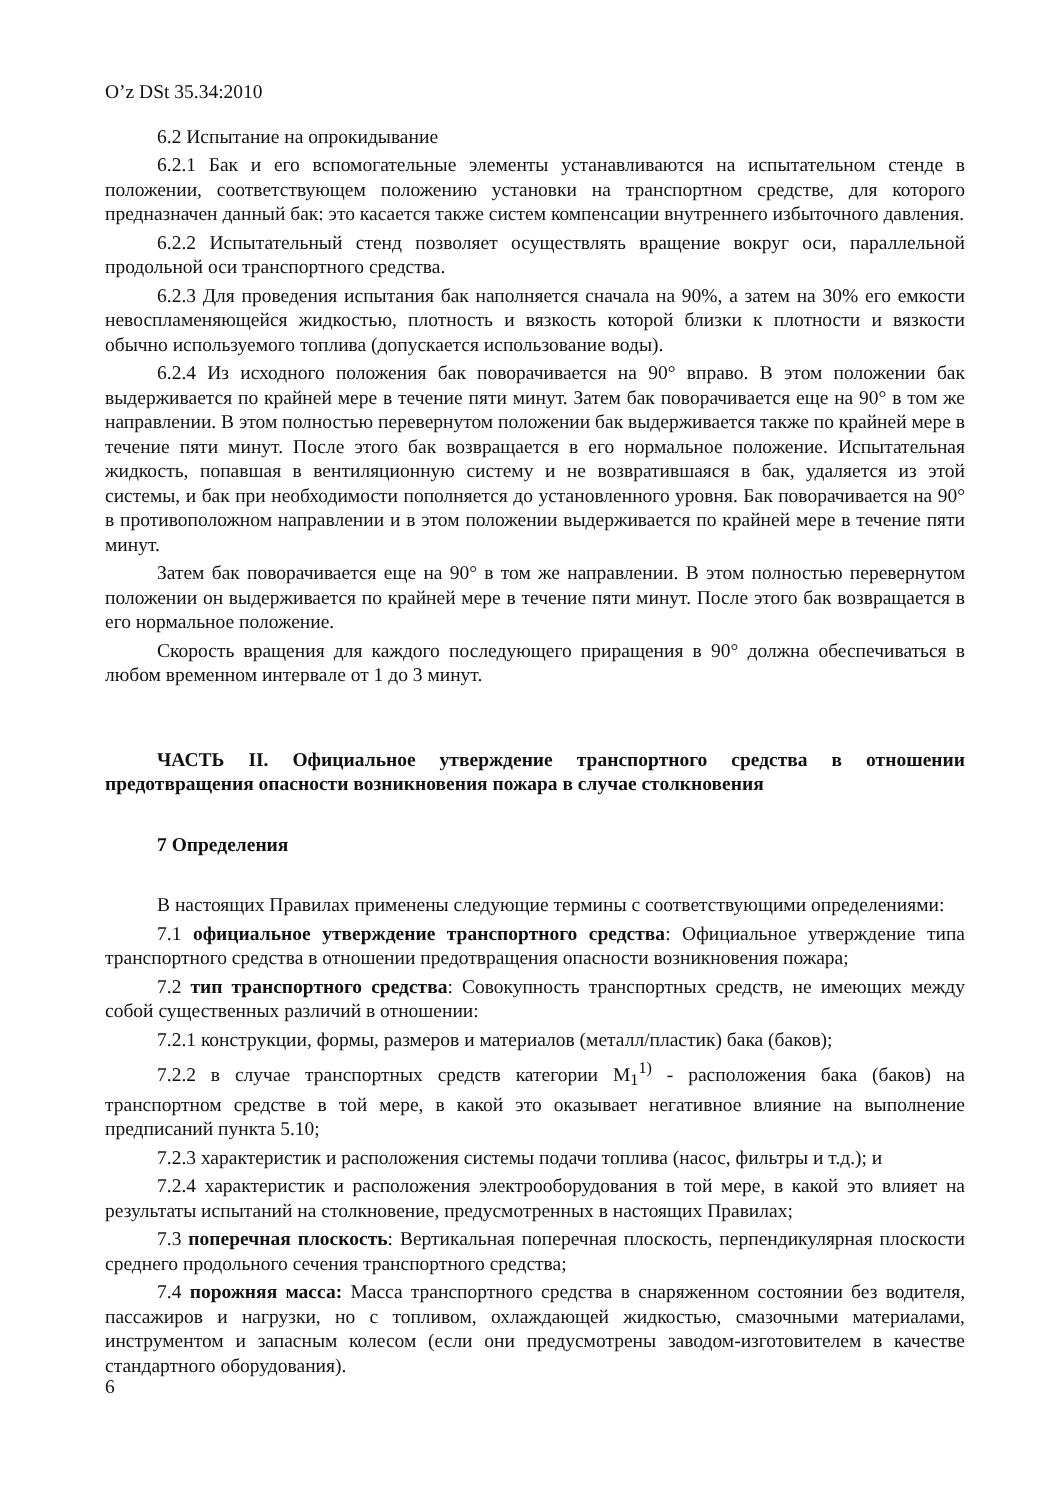O’z DSt 35.34:2010
6.2 Испытание на опрокидывание
6.2.1 Бак и его вспомогательные элементы устанавливаются на испытательном стенде в положении, соответствующем положению установки на транспортном средстве, для которого предназначен данный бак: это касается также систем компенсации внутреннего избыточного давления.
6.2.2 Испытательный стенд позволяет осуществлять вращение вокруг оси, параллельной продольной оси транспортного средства.
6.2.3 Для проведения испытания бак наполняется сначала на 90%, а затем на 30% его емкости невоспламеняющейся жидкостью, плотность и вязкость которой близки к плотности и вязкости обычно используемого топлива (допускается использование воды).
6.2.4 Из исходного положения бак поворачивается на 90° вправо. В этом положении бак выдерживается по крайней мере в течение пяти минут. Затем бак поворачивается еще на 90° в том же направлении. В этом полностью перевернутом положении бак выдерживается также по крайней мере в течение пяти минут. После этого бак возвращается в его нормальное положение. Испытательная жидкость, попавшая в вентиляционную систему и не возвратившаяся в бак, удаляется из этой системы, и бак при необходимости пополняется до установленного уровня. Бак поворачивается на 90° в противоположном направлении и в этом положении выдерживается по крайней мере в течение пяти минут.
Затем бак поворачивается еще на 90° в том же направлении. В этом полностью перевернутом положении он выдерживается по крайней мере в течение пяти минут. После этого бак возвращается в его нормальное положение.
Скорость вращения для каждого последующего приращения в 90° должна обеспечиваться в любом временном интервале от 1 до 3 минут.
ЧАСТЬ II. Официальное утверждение транспортного средства в отношении предотвращения опасности возникновения пожара в случае столкновения
7 Определения
В настоящих Правилах применены следующие термины с соответствующими определениями:
7.1 официальное утверждение транспортного средства: Официальное утверждение типа транспортного средства в отношении предотвращения опасности возникновения пожара;
7.2 тип транспортного средства: Совокупность транспортных средств, не имеющих между собой существенных различий в отношении:
7.2.1 конструкции, формы, размеров и материалов (металл/пластик) бака (баков);
7.2.2 в случае транспортных средств категории M<sub>1</sub><sup>1)</sup> - расположения бака (баков) на транспортном средстве в той мере, в какой это оказывает негативное влияние на выполнение предписаний пункта 5.10;
7.2.3 характеристик и расположения системы подачи топлива (насос, фильтры и т.д.); и
7.2.4 характеристик и расположения электрооборудования в той мере, в какой это влияет на результаты испытаний на столкновение, предусмотренных в настоящих Правилах;
7.3 поперечная плоскость: Вертикальная поперечная плоскость, перпендикулярная плоскости среднего продольного сечения транспортного средства;
7.4 порожняя масса: Масса транспортного средства в снаряженном состоянии без водителя, пассажиров и нагрузки, но с топливом, охлаждающей жидкостью, смазочными материалами, инструментом и запасным колесом (если они предусмотрены заводом-изготовителем в качестве стандартного оборудования).
6